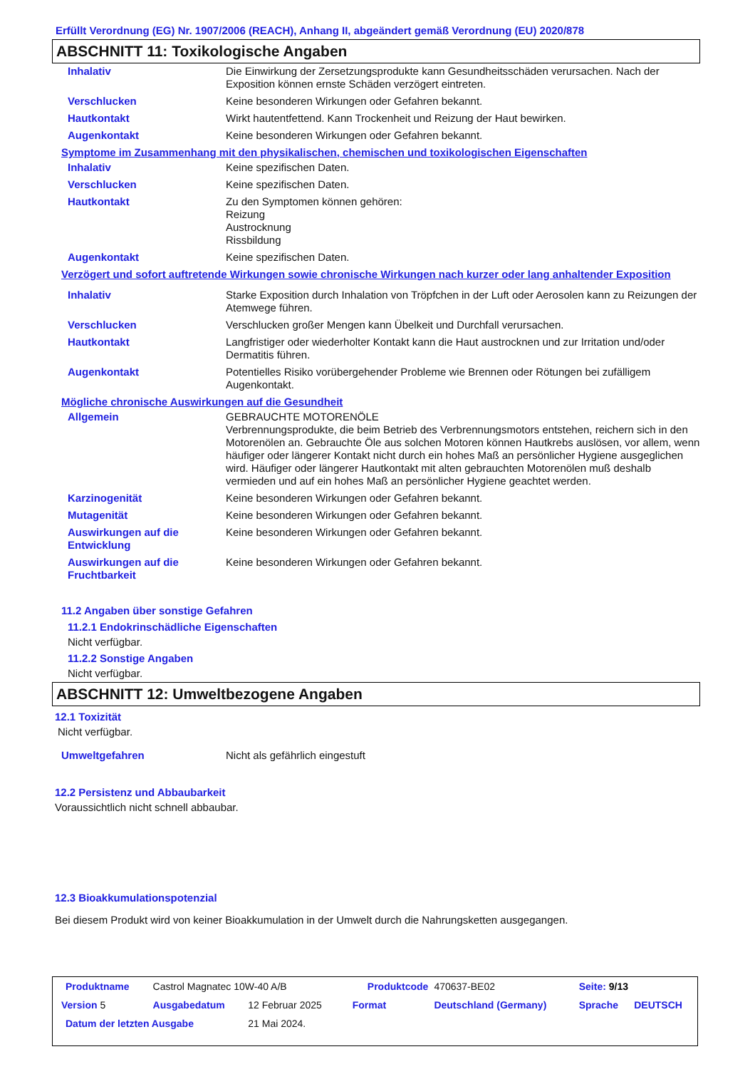Erfüllt Verordnung (EG) Nr. 1907/2006 (REACH), Anhang II, abgeändert gemäß Verordnung (EU) 2020/878
ABSCHNITT 11: Toxikologische Angaben
| Inhalativ | Die Einwirkung der Zersetzungsprodukte kann Gesundheitsschäden verursachen. Nach der Exposition können ernste Schäden verzögert eintreten. |
| Verschlucken | Keine besonderen Wirkungen oder Gefahren bekannt. |
| Hautkontakt | Wirkt hautentfettend. Kann Trockenheit und Reizung der Haut bewirken. |
| Augenkontakt | Keine besonderen Wirkungen oder Gefahren bekannt. |
Symptome im Zusammenhang mit den physikalischen, chemischen und toxikologischen Eigenschaften
| Inhalativ | Keine spezifischen Daten. |
| Verschlucken | Keine spezifischen Daten. |
| Hautkontakt | Zu den Symptomen können gehören: Reizung Austrocknung Rissbildung |
| Augenkontakt | Keine spezifischen Daten. |
Verzögert und sofort auftretende Wirkungen sowie chronische Wirkungen nach kurzer oder lang anhaltender Exposition
| Inhalativ | Starke Exposition durch Inhalation von Tröpfchen in der Luft oder Aerosolen kann zu Reizungen der Atemwege führen. |
| Verschlucken | Verschlucken großer Mengen kann Übelkeit und Durchfall verursachen. |
| Hautkontakt | Langfristiger oder wiederholter Kontakt kann die Haut austrocknen und zur Irritation und/oder Dermatitis führen. |
| Augenkontakt | Potentielles Risiko vorübergehender Probleme wie Brennen oder Rötungen bei zufälligem Augenkontakt. |
Mögliche chronische Auswirkungen auf die Gesundheit
| Allgemein | GEBRAUCHTE MOTORENÖLE Verbrennungsprodukte, die beim Betrieb des Verbrennungsmotors entstehen, reichern sich in den Motorenölen an. Gebrauchte Öle aus solchen Motoren können Hautkrebs auslösen, vor allem, wenn häufiger oder längerer Kontakt nicht durch ein hohes Maß an persönlicher Hygiene ausgeglichen wird. Häufiger oder längerer Hautkontakt mit alten gebrauchten Motorenölen muß deshalb vermieden und auf ein hohes Maß an persönlicher Hygiene geachtet werden. |
| Karzinogenität | Keine besonderen Wirkungen oder Gefahren bekannt. |
| Mutagenität | Keine besonderen Wirkungen oder Gefahren bekannt. |
| Auswirkungen auf die Entwicklung | Keine besonderen Wirkungen oder Gefahren bekannt. |
| Auswirkungen auf die Fruchtbarkeit | Keine besonderen Wirkungen oder Gefahren bekannt. |
11.2 Angaben über sonstige Gefahren
11.2.1 Endokrinschädliche Eigenschaften
Nicht verfügbar.
11.2.2 Sonstige Angaben
Nicht verfügbar.
ABSCHNITT 12: Umweltbezogene Angaben
12.1 Toxizität
Nicht verfügbar.
| Umweltgefahren | Nicht als gefährlich eingestuft |
12.2 Persistenz und Abbaubarkeit
Voraussichtlich nicht schnell abbaubar.
12.3 Bioakkumulationspotenzial
Bei diesem Produkt wird von keiner Bioakkumulation in der Umwelt durch die Nahrungsketten ausgegangen.
| Produktname | Castrol Magnatec 10W-40 A/B | | | Produktcode | | 470637-BE02 | Seite: 9/13 | |
| Version 5 | Ausgabedatum | 12 Februar 2025 | | Format | Deutschland (Germany) | | Sprache | DEUTSCH |
| Datum der letzten Ausgabe | | 21 Mai 2024. | | | | | | |